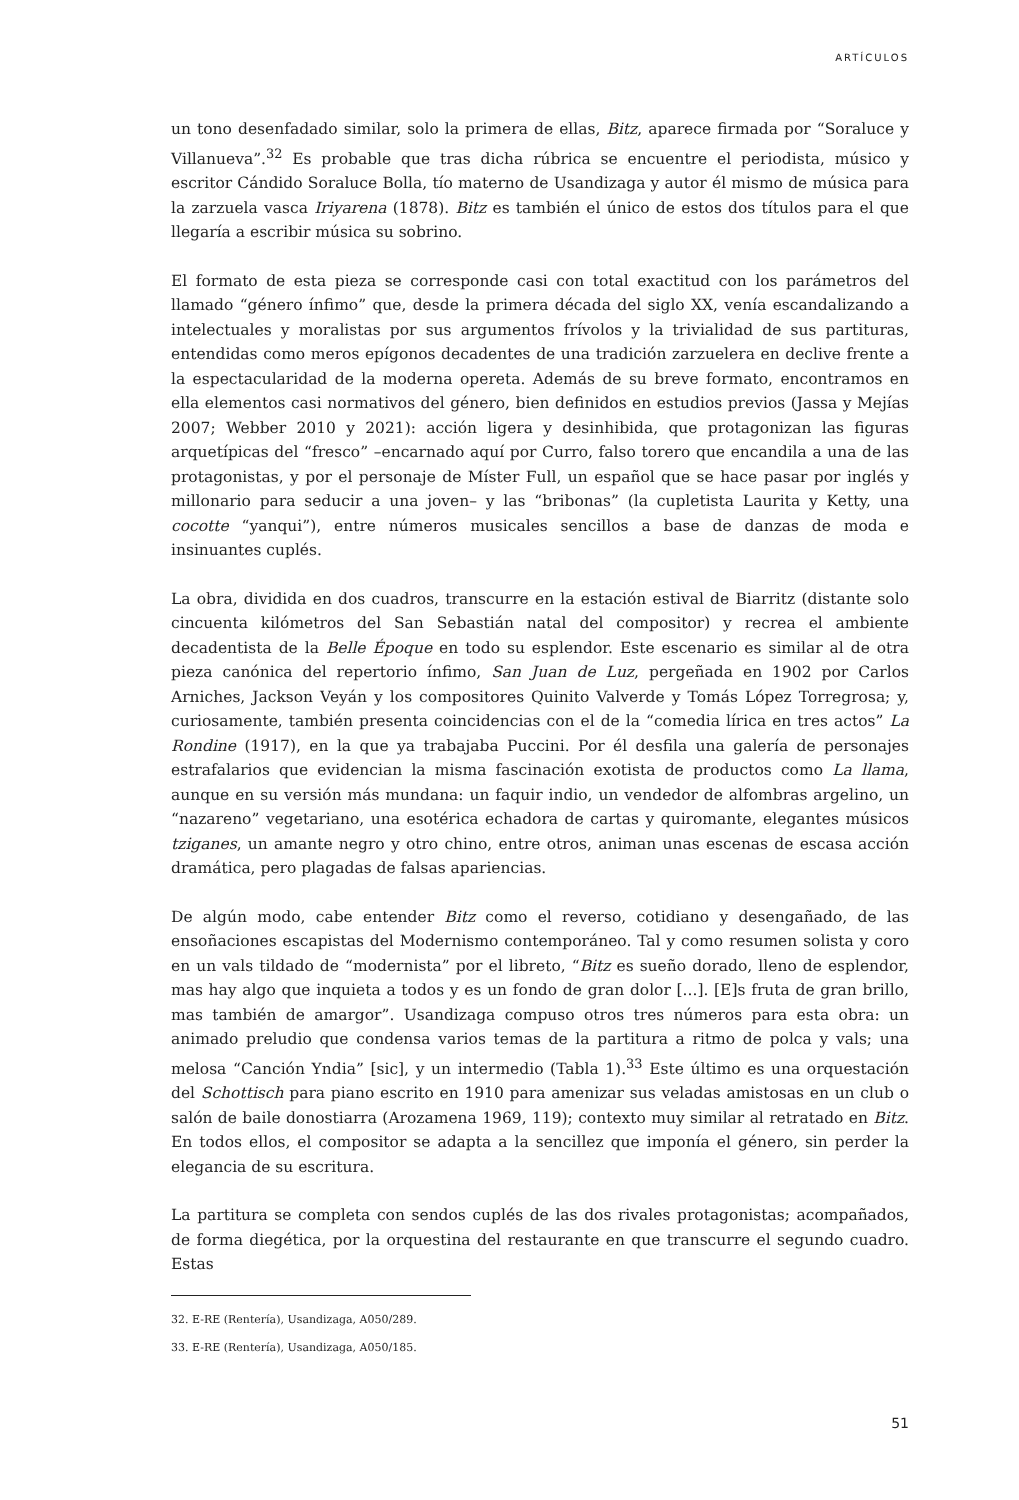ARTÍCULOS
un tono desenfadado similar, solo la primera de ellas, Bitz, aparece firmada por “Soraluce y Villanueva”.<sup>32</sup> Es probable que tras dicha rúbrica se encuentre el periodista, músico y escritor Cándido Soraluce Bolla, tío materno de Usandizaga y autor él mismo de música para la zarzuela vasca Iriyarena (1878). Bitz es también el único de estos dos títulos para el que llegaría a escribir música su sobrino.
El formato de esta pieza se corresponde casi con total exactitud con los parámetros del llamado “género ínfimo” que, desde la primera década del siglo XX, venía escandalizando a intelectuales y moralistas por sus argumentos frívolos y la trivialidad de sus partituras, entendidas como meros epígonos decadentes de una tradición zarzuelera en declive frente a la espectacularidad de la moderna opereta. Además de su breve formato, encontramos en ella elementos casi normativos del género, bien definidos en estudios previos (Jassa y Mejías 2007; Webber 2010 y 2021): acción ligera y desinhibida, que protagonizan las figuras arquetípicas del “fresco” –encarnado aquí por Curro, falso torero que encandila a una de las protagonistas, y por el personaje de Míster Full, un español que se hace pasar por inglés y millonario para seducir a una joven– y las “bribonas” (la cupletista Laurita y Ketty, una cocotte “yanqui”), entre números musicales sencillos a base de danzas de moda e insinuantes cuplés.
La obra, dividida en dos cuadros, transcurre en la estación estival de Biarritz (distante solo cincuenta kilómetros del San Sebastián natal del compositor) y recrea el ambiente decadentista de la Belle Époque en todo su esplendor. Este escenario es similar al de otra pieza canónica del repertorio ínfimo, San Juan de Luz, pergeñada en 1902 por Carlos Arniches, Jackson Veyán y los compositores Quinito Valverde y Tomás López Torregrosa; y, curiosamente, también presenta coincidencias con el de la “comedia lírica en tres actos” La Rondine (1917), en la que ya trabajaba Puccini. Por él desfila una galería de personajes estrafalarios que evidencian la misma fascinación exotista de productos como La llama, aunque en su versión más mundana: un faquir indio, un vendedor de alfombras argelino, un “nazareno” vegetariano, una esotérica echadora de cartas y quiromante, elegantes músicos tziganes, un amante negro y otro chino, entre otros, animan unas escenas de escasa acción dramática, pero plagadas de falsas apariencias.
De algún modo, cabe entender Bitz como el reverso, cotidiano y desengañado, de las ensoñaciones escapistas del Modernismo contemporáneo. Tal y como resumen solista y coro en un vals tildado de “modernista” por el libreto, “Bitz es sueño dorado, lleno de esplendor, mas hay algo que inquieta a todos y es un fondo de gran dolor [...]. [E]s fruta de gran brillo, mas también de amargor”. Usandizaga compuso otros tres números para esta obra: un animado preludio que condensa varios temas de la partitura a ritmo de polca y vals; una melosa “Canción Yndia” [sic], y un intermedio (Tabla 1).<sup>33</sup> Este último es una orquestación del Schottisch para piano escrito en 1910 para amenizar sus veladas amistosas en un club o salón de baile donostiarra (Arozamena 1969, 119); contexto muy similar al retratado en Bitz. En todos ellos, el compositor se adapta a la sencillez que imponía el género, sin perder la elegancia de su escritura.
La partitura se completa con sendos cuplés de las dos rivales protagonistas; acompañados, de forma diegética, por la orquestina del restaurante en que transcurre el segundo cuadro. Estas
32. E-RE (Rentería), Usandizaga, A050/289.
33. E-RE (Rentería), Usandizaga, A050/185.
51